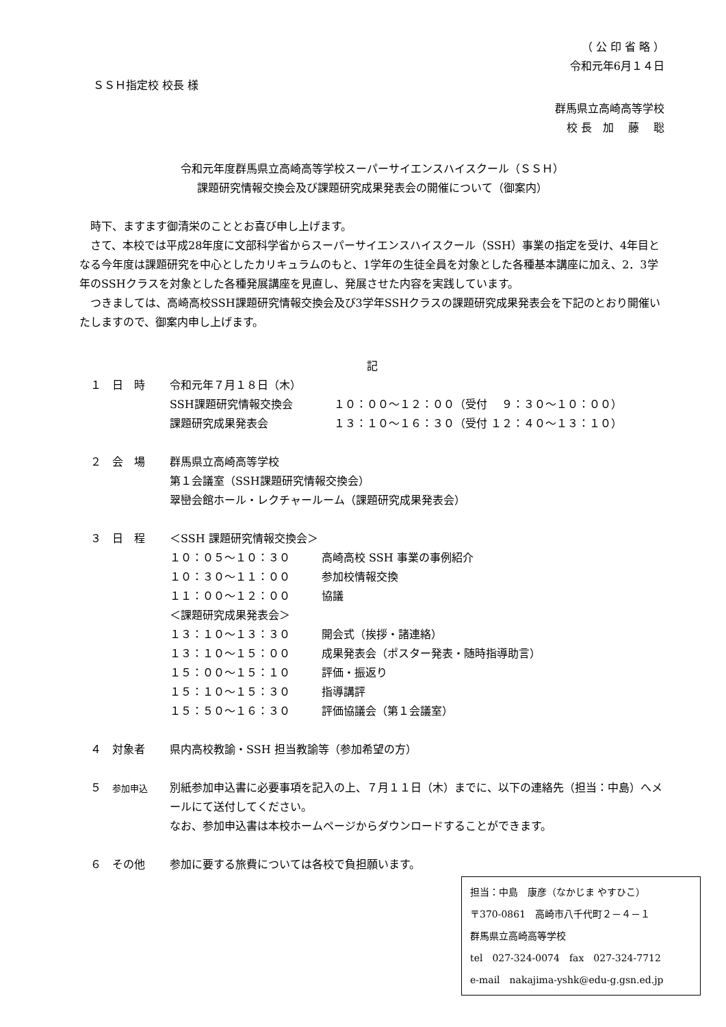（ 公 印 省 略 ）
令和元年6月１４日
ＳＳＨ指定校 校長 様
群馬県立高崎高等学校
校 長　加　 藤　 聡
令和元年度群馬県立高崎高等学校スーパーサイエンスハイスクール（ＳＳＨ）
課題研究情報交換会及び課題研究成果発表会の開催について（御案内）
　時下、ますます御清栄のこととお喜び申し上げます。
　さて、本校では平成28年度に文部科学省からスーパーサイエンスハイスクール（SSH）事業の指定を受け、4年目となる今年度は課題研究を中心としたカリキュラムのもと、1学年の生徒全員を対象とした各種基本講座に加え、2．3学年のSSHクラスを対象とした各種発展講座を見直し、発展させた内容を実践しています。
　つきましては、高崎高校SSH課題研究情報交換会及び3学年SSHクラスの課題研究成果発表会を下記のとおり開催いたしますので、御案内申し上げます。
記
　１　日　時 令和元年７月１８日（木）
SSH課題研究情報交換会 １０：００～１２：００（受付　 ９：３０～１０：００）
課題研究成果発表会 １３：１０～１６：３０（受付 １２：４０～１３：１０）
　２　会　場 群馬県立高崎高等学校
第１会議室（SSH課題研究情報交換会）
翠巒会館ホール・レクチャールーム（課題研究成果発表会）
　３　日　程 ＜SSH 課題研究情報交換会＞
１０：０５～１０：３０ 高崎高校 SSH 事業の事例紹介
１０：３０～１１：００ 参加校情報交換
１１：００～１２：００ 協議
＜課題研究成果発表会＞
１３：１０～１３：３０ 開会式（挨拶・諸連絡）
１３：１０～１５：００ 成果発表会（ポスター発表・随時指導助言）
１５：００～１５：１０ 評価・振返り
１５：１０～１５：３０ 指導講評
１５：５０～１６：３０ 評価協議会（第１会議室）
　４　対象者 県内高校教諭・SSH 担当教諭等（参加希望の方）
　５　参加申込
別紙参加申込書に必要事項を記入の上、７月１１日（木）までに、以下の連絡先（担当：中島）へメールにて送付してください。
なお、参加申込書は本校ホームページからダウンロードすることができます。
　６　その他 参加に要する旅費については各校で負担願います。
担当：中島　康彦（なかじま やすひこ）
〒370-0861　高崎市八千代町２－４－１
群馬県立高崎高等学校
tel　027-324-0074　fax　027-324-7712
e-mail　nakajima-yshk@edu-g.gsn.ed.jp